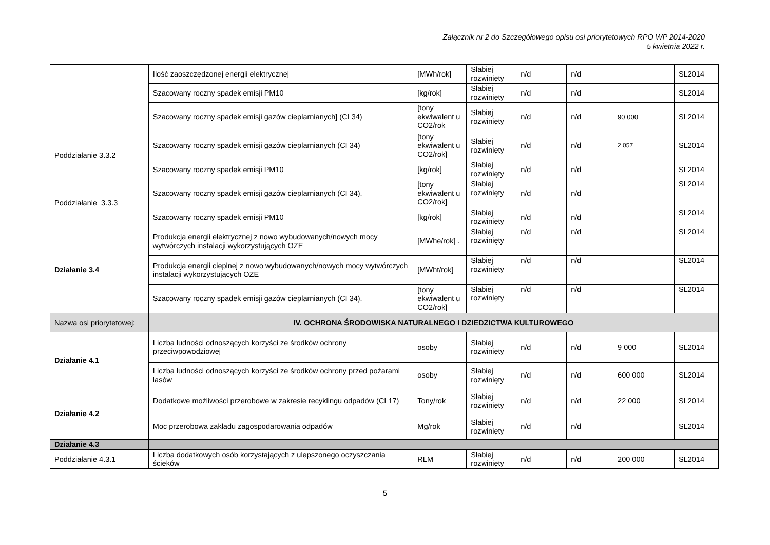Załącznik nr 2 do Szczegółowego opisu osi priorytetowych RPO WP 2014-2020
5 kwietnia 2022 r.
| | Ilość zaoszczędzonej energii elektrycznej | [MWh/rok] | Słabiej rozwinięty | n/d | n/d | | SL2014 |
| | Szacowany roczny spadek emisji PM10 | [kg/rok] | Słabiej rozwinięty | n/d | n/d | | SL2014 |
| | Szacowany roczny spadek emisji gazów cieplarnianych] (CI 34) | [tony ekwiwalent u CO2/rok | Słabiej rozwinięty | n/d | n/d | 90 000 | SL2014 |
| Poddziałanie 3.3.2 | Szacowany roczny spadek emisji gazów cieplarnianych (CI 34) | [tony ekwiwalent u CO2/rok] | Słabiej rozwinięty | n/d | n/d | 2 057 | SL2014 |
| | Szacowany roczny spadek emisji PM10 | [kg/rok] | Słabiej rozwinięty | n/d | n/d | | SL2014 |
| Poddziałanie 3.3.3 | Szacowany roczny spadek emisji gazów cieplarnianych (CI 34). | [tony ekwiwalent u CO2/rok] | Słabiej rozwinięty | n/d | n/d | | SL2014 |
| | Szacowany roczny spadek emisji PM10 | [kg/rok] | Słabiej rozwinięty | n/d | n/d | | SL2014 |
| Działanie 3.4 | Produkcja energii elektrycznej z nowo wybudowanych/nowych mocy wytwórczych instalacji wykorzystujących OZE | [MWhe/rok] . | Słabiej rozwinięty | n/d | n/d | | SL2014 |
| | Produkcja energii cieplnej z nowo wybudowanych/nowych mocy wytwórczych instalacji wykorzystujących OZE | [MWht/rok] | Słabiej rozwinięty | n/d | n/d | | SL2014 |
| | Szacowany roczny spadek emisji gazów cieplarnianych (CI 34). | [tony ekwiwalent u CO2/rok] | Słabiej rozwinięty | n/d | n/d | | SL2014 |
| Nazwa osi priorytetowej: | IV. OCHRONA ŚRODOWISKA NATURALNEGO I DZIEDZICTWA KULTUROWEGO | | | | | | |
| Działanie 4.1 | Liczba ludności odnoszących korzyści ze środków ochrony przeciwpowodziowej | osoby | Słabiej rozwinięty | n/d | n/d | 9 000 | SL2014 |
| | Liczba ludności odnoszących korzyści ze środków ochrony przed pożarami lasów | osoby | Słabiej rozwinięty | n/d | n/d | 600 000 | SL2014 |
| Działanie 4.2 | Dodatkowe możliwości przerobowe w zakresie recyklingu odpadów (CI 17) | Tony/rok | Słabiej rozwinięty | n/d | n/d | 22 000 | SL2014 |
| | Moc przerobowa zakładu zagospodarowania odpadów | Mg/rok | Słabiej rozwinięty | n/d | n/d | | SL2014 |
| Działanie 4.3 | | | | | | | |
| Poddziałanie 4.3.1 | Liczba dodatkowych osób korzystających z ulepszonego oczyszczania ścieków | RLM | Słabiej rozwinięty | n/d | n/d | 200 000 | SL2014 |
5